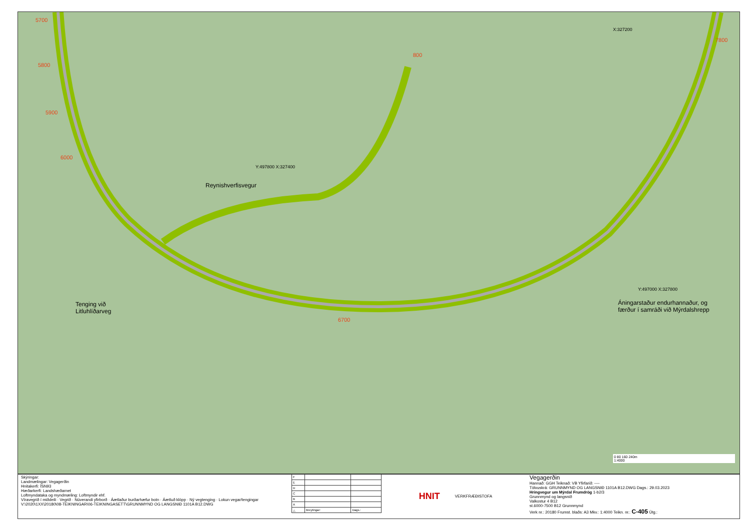5700
5800
5900
6000
Reynishverfisvegur
Y:497800 X:327400
X:327200
Y:497000 X:327800
Tenging við
Litluhlíðarveg
Áningarstaður endurhannaður, og
færður í samráði við Mýrdalshrepp
7800
800
6700
0 80 160 240m
1:4000
Skýringar:
Landmælingar: Vegagerðin
Hnitakerfi: ÍSN93
Hæðarkerfi: Landshæðarnet
Loftmyndataka og myndmæling: Loftmyndir ehf.
Víravegrið í miðdeili · Vegrið · Núverandi yfirborð · Áætlaður burðarhæfur botn · Áætluð klöpp · Ný vegtenging · Lokun vegar/tengingar
V:\2020\1XX\20180\08-TEIKNINGAR\06-TEIKNINGASETT\GRUNNMYND OG LANGSNIÐ 1101A B12.DWG
| F | | |
| E | | |
| D | | |
| C | | |
| B | | |
| A | | |
| △ | Breytingar: | Dags.: |
HNIT VERKFRÆÐISTOFA
Vegagerðin
Hannað: GGH Teiknað: VB Yfirfarið: ----
Tölvuskrá: GRUNNMYND OG LANGSNIÐ 1101A B12.DWG Dags.: 29.03.2023
Hringvegur um Mýrdal Frumdrög 1-b2/3
Grunnmynd og langsnið
Valkostur 4 B12
st.6000-7500 B12 Grunnmynd
Verk nr.: 20180 Frumst. blaðs: A3 Mkv.: 1:4000 Teikn. nr.: C-405 Útg.: